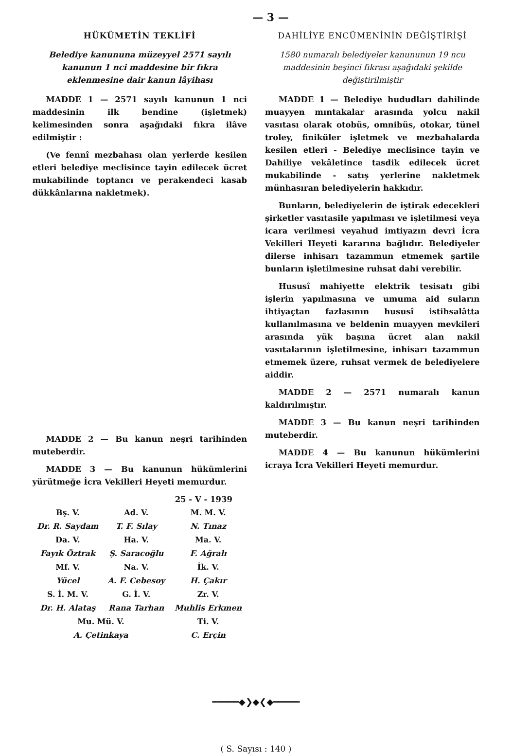— 3 —
HÜKÛMETİN TEKLİFİ
Belediye kanununa müzeyyel 2571 sayılı kanunun 1 nci maddesine bir fıkra eklenmesine dair kanun lâyihası
MADDE 1 — 2571 sayılı kanunun 1 nci maddesinin ilk bendine (işletmek) kelimesinden sonra aşağıdaki fıkra ilâve edilmiştir :
(Ve fennî mezbahası olan yerlerde kesilen etleri belediye meclisince tayin edilecek ücret mukabilinde toptancı ve perakendeci kasab dükkânlarına nakletmek).
MADDE 2 — Bu kanun neşri tarihinden muteberdir.
MADDE 3 — Bu kanunun hükümlerini yürütmeğe İcra Vekilleri Heyeti memurdur.
25 - V - 1939
| Bş. V. | Ad. V. | M. M. V. |
| Dr. R. Saydam | T. F. Sılay | N. Tınaz |
| Da. V. | Ha. V. | Ma. V. |
| Fayık Öztrak | Ş. Saracoğlu | F. Ağralı |
| Mf. V. | Na. V. | İk. V. |
| Yücel | A. F. Cebesoy | H. Çakır |
| S. İ. M. V. | G. İ. V. | Zr. V. |
| Dr. H. Alataş | Rana Tarhan | Muhlis Erkmen |
| Mu. Mü. V. | | Ti. V. |
| A. Çetinkaya | | C. Erçin |
DAHİLİYE ENCÜMENİNİN DEĞİŞTİRİŞİ
1580 numaralı belediyeler kanununun 19 ncu maddesinin beşinci fıkrası aşağıdaki şekilde değiştirilmiştir
MADDE 1 — Belediye hududları dahilinde muayyen mıntakalar arasında yolcu nakil vasıtası olarak otobüs, omnibüs, otokar, tünel troley, finiküler işletmek ve mezbahalarda kesilen etleri - Belediye meclisince tayin ve Dahiliye vekâletince tasdik edilecek ücret mukabilinde - satış yerlerine nakletmek münhasıran belediyelerin hakkıdır.
Bunların, belediyelerin de iştirak edecekleri şirketler vasıtasile yapılması ve işletilmesi veya icara verilmesi veyahud imtiyazın devri İcra Vekilleri Heyeti kararına bağlıdır. Belediyeler dilerse inhisarı tazammun etmemek şartile bunların işletilmesine ruhsat dahi verebilir.
Hususî mahiyette elektrik tesisatı gibi işlerin yapılmasına ve umuma aid suların ihtiyaçtan fazlasının hususî istihsalâtta kullanılmasına ve beldenin muayyen mevkileri arasında yük başına ücret alan nakil vasıtalarının işletilmesine, inhisarı tazammun etmemek üzere, ruhsat vermek de belediyelere aiddir.
MADDE 2 — 2571 numaralı kanun kaldırılmıştır.
MADDE 3 — Bu kanun neşri tarihinden muteberdir.
MADDE 4 — Bu kanunun hükümlerini icraya İcra Vekilleri Heyeti memurdur.
━━━━━◆❯◆❮◆━━━━━
( S. Sayısı : 140 )